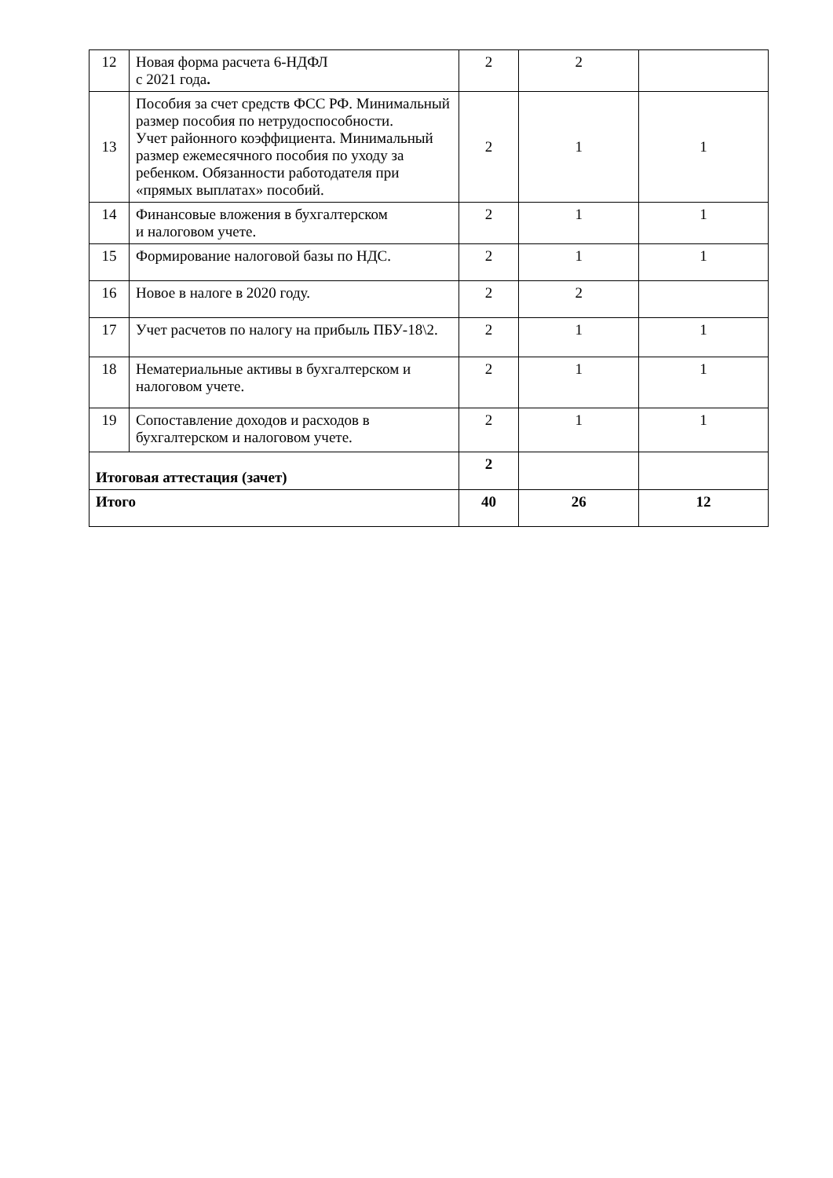| 12 | Новая форма расчета 6-НДФЛ с 2021 года . | 2 | 2 | |
| 13 | Пособия за счет средств ФСС РФ. Минимальный размер пособия по нетрудоспособности. Учет районного коэффициента. Минимальный размер ежемесячного пособия по уходу за ребенком. Обязанности работодателя при «прямых выплатах» пособий. | 2 | 1 | 1 |
| 14 | Финансовые вложения в бухгалтерском и налоговом учете. | 2 | 1 | 1 |
| 15 | Формирование налоговой базы по НДС. | 2 | 1 | 1 |
| 16 | Новое в налоге в 2020 году. | 2 | 2 | |
| 17 | Учет расчетов по налогу на прибыль ПБУ-18\2. | 2 | 1 | 1 |
| 18 | Нематериальные активы в бухгалтерском и налоговом учете. | 2 | 1 | 1 |
| 19 | Сопоставление доходов и расходов в бухгалтерском и налоговом учете. | 2 | 1 | 1 |
| Итоговая аттестация (зачет) | | 2 | | |
| Итого | | 40 | 26 | 12 |